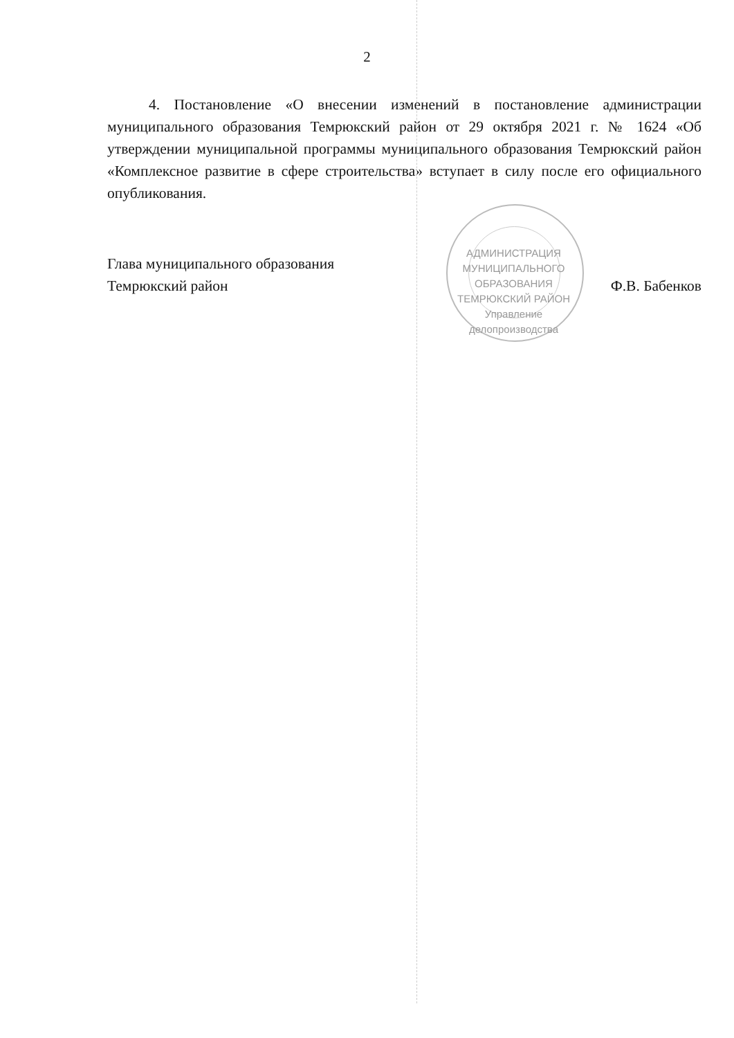2
4. Постановление «О внесении изменений в постановление администрации муниципального образования Темрюкский район от 29 октября 2021 г. № 1624 «Об утверждении муниципальной программы муниципального образования Темрюкский район «Комплексное развитие в сфере строительства» вступает в силу после его официального опубликования.
Глава муниципального образования
Темрюкский район
Ф.В. Бабенков
АДМИНИСТРАЦИЯ МУНИЦИПАЛЬНОГО ОБРАЗОВАНИЯ ТЕМРЮКСКИЙ РАЙОН
Управление
делопроизводства